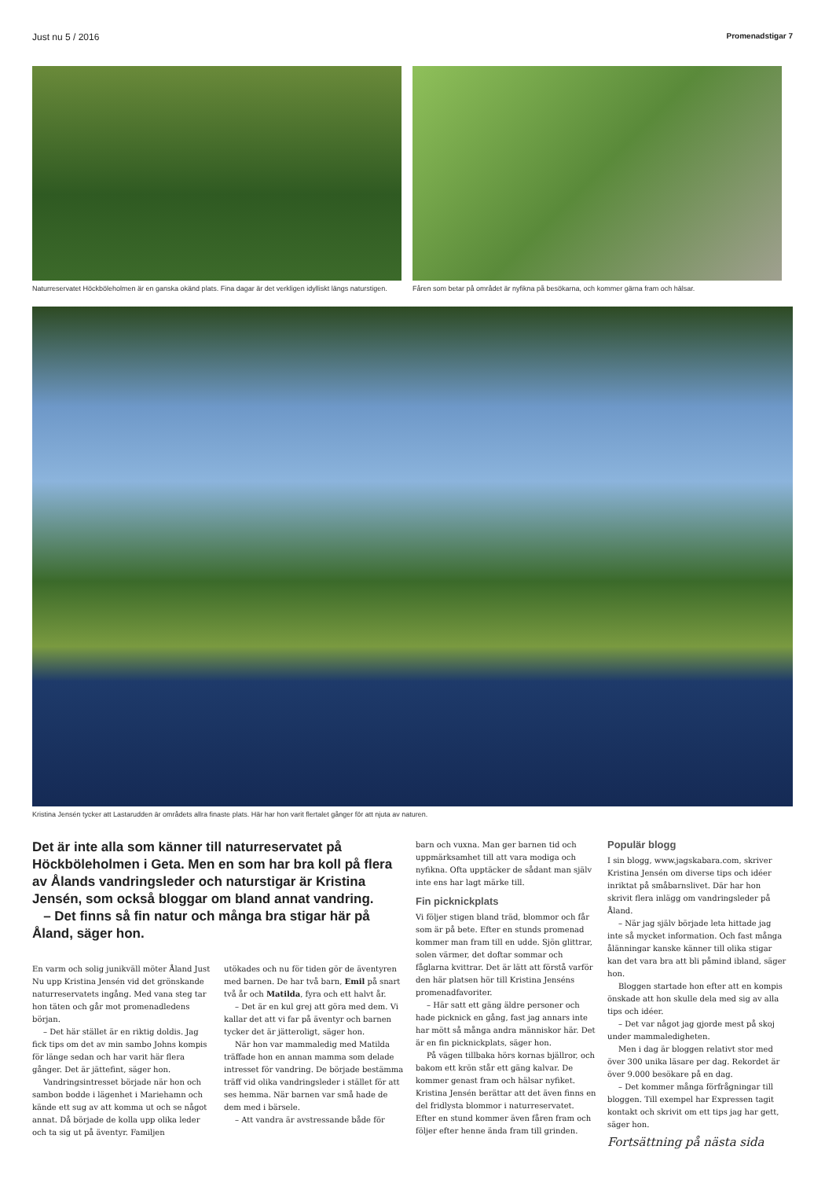Just nu 5 / 2016 Promenadstigar 7
Naturreservatet Höckböleholmen är en ganska okänd plats. Fina dagar är det verkligen idylliskt längs naturstigen.
Fåren som betar på området är nyfikna på besökarna, och kommer gärna fram och hälsar.
Kristina Jensén tycker att Lastarudden är områdets allra finaste plats. Här har hon varit flertalet gånger för att njuta av naturen.
Det är inte alla som känner till naturreservatet på Höckböle­holmen i Geta. Men en som har bra koll på flera av Ålands vandringsleder och naturstigar är Kristina Jensén, som också bloggar om bland annat vandring.
– Det finns så fin natur och många bra stigar här på Åland, säger hon.
En varm och solig junikväll möter Åland Just Nu upp Kristina Jensén vid det grönskande naturreservatets ingång. Med vana steg tar hon täten och går mot promenadledens början.
– Det här stället är en riktig doldis. Jag fick tips om det av min sambo Johns kompis för länge sedan och har varit här flera gånger. Det är jättefint, säger hon.
Vandringsintresset började när hon och sambon bodde i lägenhet i Mariehamn och kände ett sug av att komma ut och se något annat. Då började de kolla upp olika leder och ta sig ut på äventyr. Familjen
utökades och nu för tiden gör de äventyren med barnen. De har två barn, Emil på snart två år och Matilda, fyra och ett halvt år.
– Det är en kul grej att göra med dem. Vi kallar det att vi far på äventyr och barnen tycker det är jätteroligt, säger hon.
När hon var mammaledig med Matilda träffade hon en annan mamma som delade intresset för vandring. De började bestämma träff vid olika vandringsleder i stället för att ses hemma. När barnen var små hade de dem med i bärsele.
– Att vandra är avstressande både för
barn och vuxna. Man ger barnen tid och uppmärksamhet till att vara modiga och nyfikna. Ofta upptäcker de sådant man själv inte ens har lagt märke till.
Fin picknickplats
Vi följer stigen bland träd, blommor och får som är på bete. Efter en stunds promenad kommer man fram till en udde. Sjön glittrar, solen värmer, det doftar sommar och fåglarna kvittrar. Det är lätt att förstå varför den här platsen hör till Kristina Jenséns promenadfavoriter.
– Här satt ett gäng äldre personer och hade picknick en gång, fast jag annars inte har mött så många andra människor här. Det är en fin picknickplats, säger hon.
På vägen tillbaka hörs kornas bjällror, och bakom ett krön står ett gäng kalvar. De kommer genast fram och hälsar nyfiket. Kristina Jensén berättar att det även finns en del fridlysta blommor i naturreservatet. Efter en stund kommer även fåren fram och följer efter henne ända fram till grinden.
Populär blogg
I sin blogg, www.jagskabara.com, skriver Kristina Jensén om diverse tips och idéer inriktat på småbarnslivet. Där har hon skrivit flera inlägg om vandringsleder på Åland.
– När jag själv började leta hittade jag inte så mycket information. Och fast många ålänningar kanske känner till olika stigar kan det vara bra att bli påmind ibland, säger hon.
Bloggen startade hon efter att en kompis önskade att hon skulle dela med sig av alla tips och idéer.
– Det var något jag gjorde mest på skoj under mammaledigheten.
Men i dag är bloggen relativt stor med över 300 unika läsare per dag. Rekordet är över 9.000 besökare på en dag.
– Det kommer många förfrågningar till bloggen. Till exempel har Expressen tagit kontakt och skrivit om ett tips jag har gett, säger hon.
Fortsättning på nästa sida